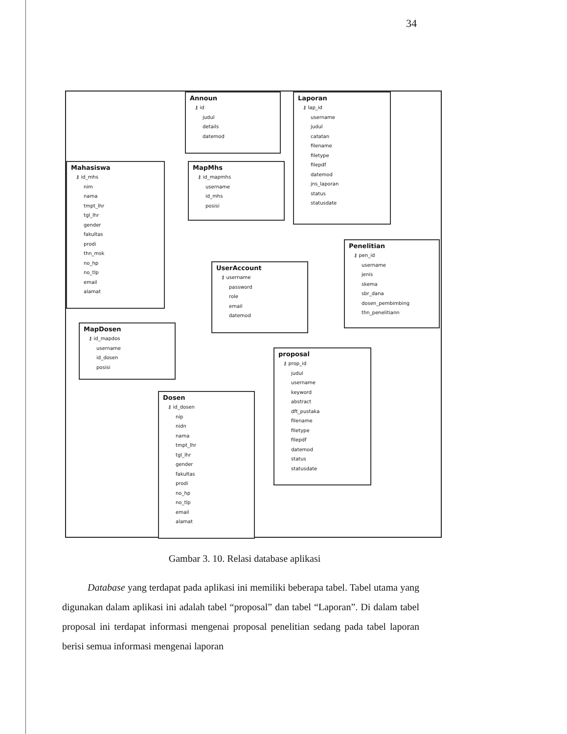34
Announ
⚷ id
judul
details
datemod
Laporan
⚷ lap_id
username
judul
catatan
filename
filetype
filepdf
datemod
jns_laporan
status
statusdate
Mahasiswa
⚷ id_mhs
nim
nama
tmpt_lhr
tgl_lhr
gender
fakultas
prodi
thn_msk
no_hp
no_tlp
email
alamat
MapMhs
⚷ id_mapmhs
username
id_mhs
posisi
Penelitian
⚷ pen_id
username
jenis
skema
sbr_dana
dosen_pembimbing
thn_penelitiann
UserAccount
⚷ username
password
role
email
datemod
MapDosen
⚷ id_mapdos
username
id_dosen
posisi
proposal
⚷ prop_id
judul
username
keyword
abstract
dft_pustaka
filename
filetype
filepdf
datemod
status
statusdate
Dosen
⚷ id_dosen
nip
nidn
nama
tmpt_lhr
tgl_lhr
gender
fakultas
prodi
no_hp
no_tlp
email
alamat
Gambar 3. 10. Relasi database aplikasi
Database yang terdapat pada aplikasi ini memiliki beberapa tabel. Tabel utama yang digunakan dalam aplikasi ini adalah tabel “proposal” dan tabel “Laporan”. Di dalam tabel proposal ini terdapat informasi mengenai proposal penelitian sedang pada tabel laporan berisi semua informasi mengenai laporan